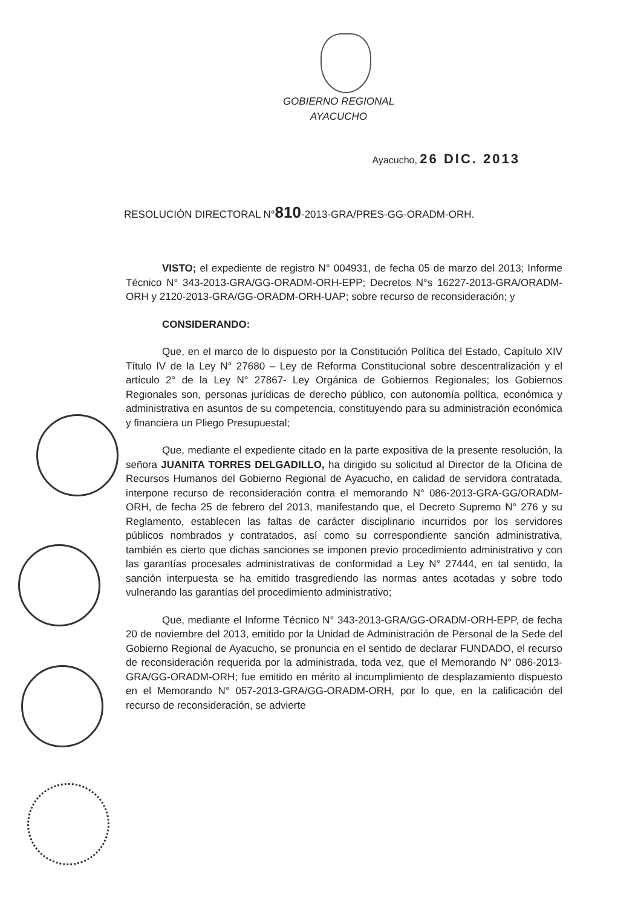GOBIERNO REGIONAL
AYACUCHO
Ayacucho, 26 DIC. 2013
RESOLUCIÓN DIRECTORAL N°810-2013-GRA/PRES-GG-ORADM-ORH.
VISTO; el expediente de registro N° 004931, de fecha 05 de marzo del 2013; Informe Técnico N° 343-2013-GRA/GG-ORADM-ORH-EPP; Decretos N°s 16227-2013-GRA/ORADM-ORH y 2120-2013-GRA/GG-ORADM-ORH-UAP; sobre recurso de reconsideración; y
CONSIDERANDO:
Que, en el marco de lo dispuesto por la Constitución Política del Estado, Capítulo XIV Título IV de la Ley N° 27680 – Ley de Reforma Constitucional sobre descentralización y el artículo 2° de la Ley N° 27867- Ley Orgánica de Gobiernos Regionales; los Gobiernos Regionales son, personas jurídicas de derecho público, con autonomía política, económica y administrativa en asuntos de su competencia, constituyendo para su administración económica y financiera un Pliego Presupuestal;
Que, mediante el expediente citado en la parte expositiva de la presente resolución, la señora JUANITA TORRES DELGADILLO, ha dirigido su solicitud al Director de la Oficina de Recursos Humanos del Gobierno Regional de Ayacucho, en calidad de servidora contratada, interpone recurso de reconsideración contra el memorando N° 086-2013-GRA-GG/ORADM-ORH, de fecha 25 de febrero del 2013, manifestando que, el Decreto Supremo N° 276 y su Reglamento, establecen las faltas de carácter disciplinario incurridos por los servidores públicos nombrados y contratados, así como su correspondiente sanción administrativa, también es cierto que dichas sanciones se imponen previo procedimiento administrativo y con las garantías procesales administrativas de conformidad a Ley N° 27444, en tal sentido, la sanción interpuesta se ha emitido trasgrediendo las normas antes acotadas y sobre todo vulnerando las garantías del procedimiento administrativo;
Que, mediante el Informe Técnico N° 343-2013-GRA/GG-ORADM-ORH-EPP, de fecha 20 de noviembre del 2013, emitido por la Unidad de Administración de Personal de la Sede del Gobierno Regional de Ayacucho, se pronuncia en el sentido de declarar FUNDADO, el recurso de reconsideración requerida por la administrada, toda vez, que el Memorando N° 086-2013-GRA/GG-ORADM-ORH; fue emitido en mérito al incumplimiento de desplazamiento dispuesto en el Memorando N° 057-2013-GRA/GG-ORADM-ORH, por lo que, en la calificación del recurso de reconsideración, se advierte